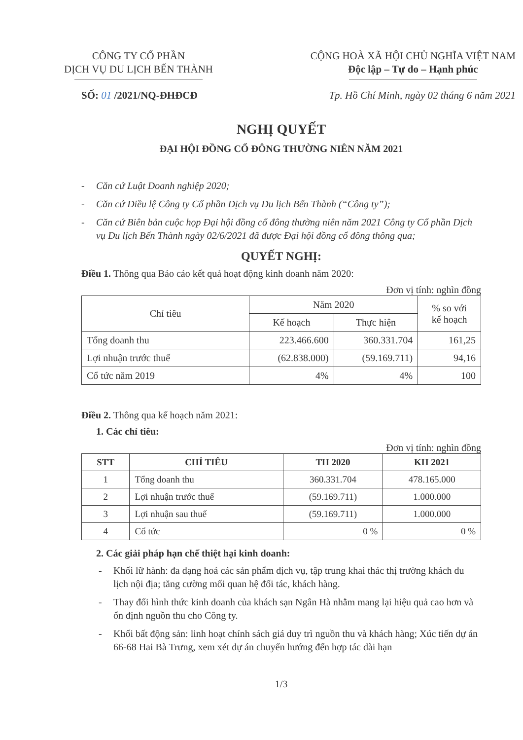CÔNG TY CỔ PHẦN
DỊCH VỤ DU LỊCH BẾN THÀNH
CỘNG HOÀ XÃ HỘI CHỦ NGHĨA VIỆT NAM
Độc lập – Tự do – Hạnh phúc
SỐ: 01 /2021/NQ-ĐHĐCĐ Tp. Hồ Chí Minh, ngày 02 tháng 6 năm 2021
NGHỊ QUYẾT
ĐẠI HỘI ĐỒNG CỔ ĐÔNG THƯỜNG NIÊN NĂM 2021
- Căn cứ Luật Doanh nghiệp 2020;
- Căn cứ Điều lệ Công ty Cổ phần Dịch vụ Du lịch Bến Thành (“Công ty”);
- Căn cứ Biên bản cuộc họp Đại hội đồng cổ đông thường niên năm 2021 Công ty Cổ phần Dịch vụ Du lịch Bến Thành ngày 02/6/2021 đã được Đại hội đồng cổ đông thông qua;
QUYẾT NGHỊ:
Điều 1. Thông qua Báo cáo kết quả hoạt động kinh doanh năm 2020:
Đơn vị tính: nghìn đồng
| Chỉ tiêu | Năm 2020 | | % so với kế hoạch |
| --- | --- | --- | --- |
| | Kế hoạch | Thực hiện | |
| Tổng doanh thu | 223.466.600 | 360.331.704 | 161,25 |
| Lợi nhuận trước thuế | (62.838.000) | (59.169.711) | 94,16 |
| Cổ tức năm 2019 | 4% | 4% | 100 |
Điều 2. Thông qua kế hoạch năm 2021:
1. Các chỉ tiêu:
Đơn vị tính: nghìn đồng
| STT | CHỈ TIÊU | TH 2020 | KH 2021 |
| --- | --- | --- | --- |
| 1 | Tổng doanh thu | 360.331.704 | 478.165.000 |
| 2 | Lợi nhuận trước thuế | (59.169.711) | 1.000.000 |
| 3 | Lợi nhuận sau thuế | (59.169.711) | 1.000.000 |
| 4 | Cổ tức | 0 % | 0 % |
2. Các giải pháp hạn chế thiệt hại kinh doanh:
- Khối lữ hành: đa dạng hoá các sản phẩm dịch vụ, tập trung khai thác thị trường khách du lịch nội địa; tăng cường mối quan hệ đối tác, khách hàng.
- Thay đổi hình thức kinh doanh của khách sạn Ngân Hà nhằm mang lại hiệu quả cao hơn và ổn định nguồn thu cho Công ty.
- Khối bất động sản: linh hoạt chính sách giá duy trì nguồn thu và khách hàng; Xúc tiến dự án 66-68 Hai Bà Trưng, xem xét dự án chuyển hướng đến hợp tác dài hạn
1/3